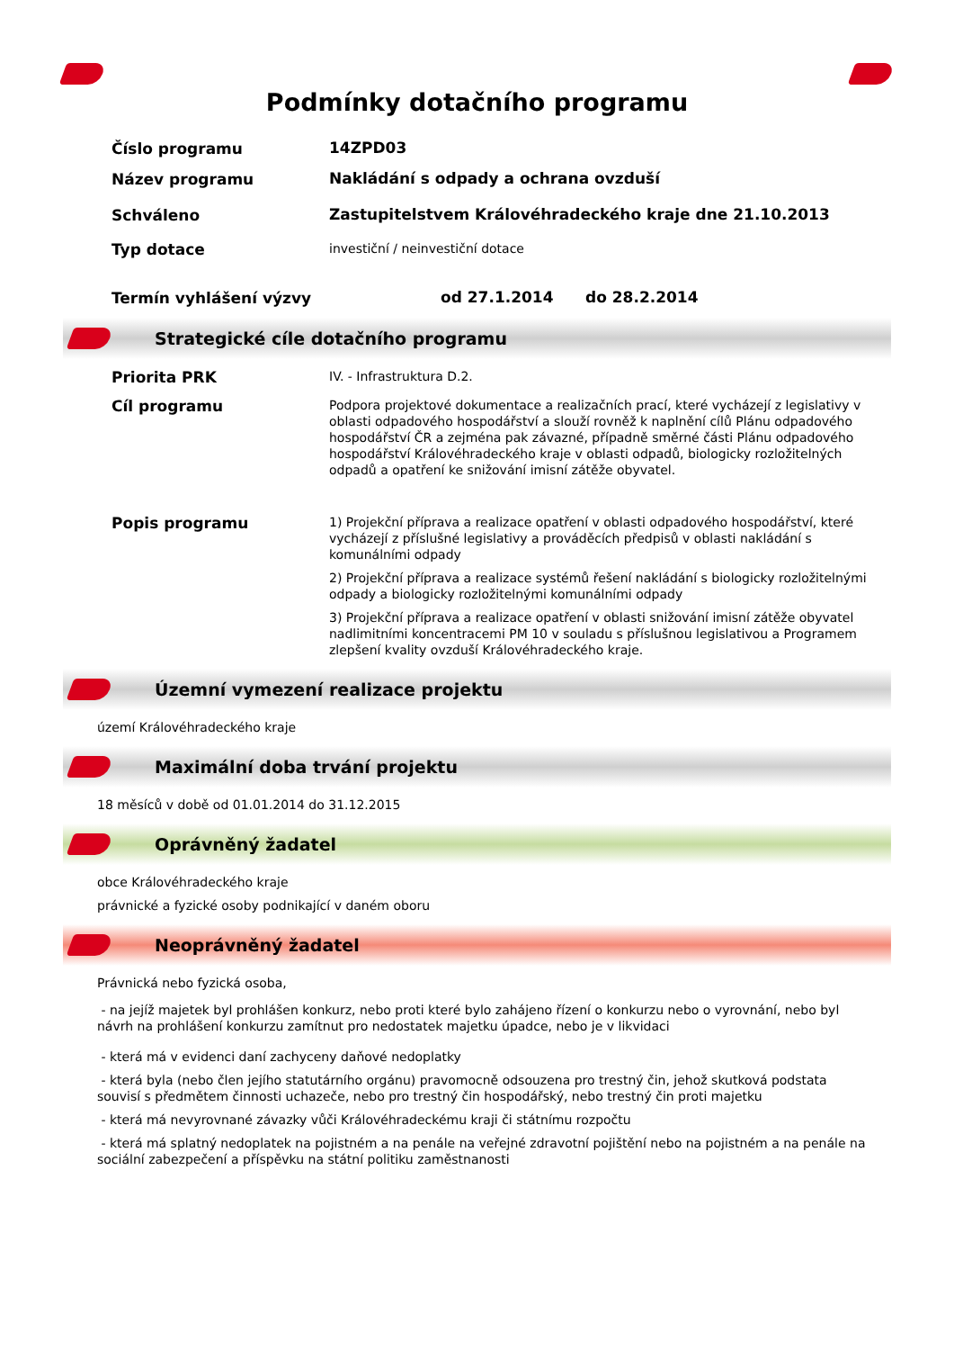Podmínky dotačního programu
Číslo programu
14ZPD03
Název programu
Nakládání s odpady a ochrana ovzduší
Schváleno
Zastupitelstvem Královéhradeckého kraje dne 21.10.2013
Typ dotace
investiční / neinvestiční dotace
Termín vyhlášení výzvy
od 27.1.2014 do 28.2.2014
Strategické cíle dotačního programu
Priorita PRK
IV. - Infrastruktura D.2.
Cíl programu
Podpora projektové dokumentace a realizačních prací, které vycházejí z legislativy v oblasti odpadového hospodářství a slouží rovněž k naplnění cílů Plánu odpadového hospodářství ČR a zejména pak závazné, případně směrné části Plánu odpadového hospodářství Královéhradeckého kraje v oblasti odpadů, biologicky rozložitelných odpadů a opatření ke snižování imisní zátěže obyvatel.
Popis programu
1) Projekční příprava a realizace opatření v oblasti odpadového hospodářství, které vycházejí z příslušné legislativy a prováděcích předpisů v oblasti nakládání s komunálními odpady
2) Projekční příprava a realizace systémů řešení nakládání s biologicky rozložitelnými odpady a biologicky rozložitelnými komunálními odpady
3) Projekční příprava a realizace opatření v oblasti snižování imisní zátěže obyvatel nadlimitními koncentracemi PM 10 v souladu s příslušnou legislativou a Programem zlepšení kvality ovzduší Královéhradeckého kraje.
Územní vymezení realizace projektu
území Královéhradeckého kraje
Maximální doba trvání projektu
18 měsíců v době od 01.01.2014 do 31.12.2015
Oprávněný žadatel
obce Královéhradeckého kraje
právnické a fyzické osoby podnikající v daném oboru
Neoprávněný žadatel
Právnická nebo fyzická osoba,
- na jejíž majetek byl prohlášen konkurz, nebo proti které bylo zahájeno řízení o konkurzu nebo o vyrovnání, nebo byl návrh na prohlášení konkurzu zamítnut pro nedostatek majetku úpadce, nebo je v likvidaci
- která má v evidenci daní zachyceny daňové nedoplatky
- která byla (nebo člen jejího statutárního orgánu) pravomocně odsouzena pro trestný čin, jehož skutková podstata souvisí s předmětem činnosti uchazeče, nebo pro trestný čin hospodářský, nebo trestný čin proti majetku
- která má nevyrovnané závazky vůči Královéhradeckému kraji či státnímu rozpočtu
- která má splatný nedoplatek na pojistném a na penále na veřejné zdravotní pojištění nebo na pojistném a na penále na sociální zabezpečení a příspěvku na státní politiku zaměstnanosti